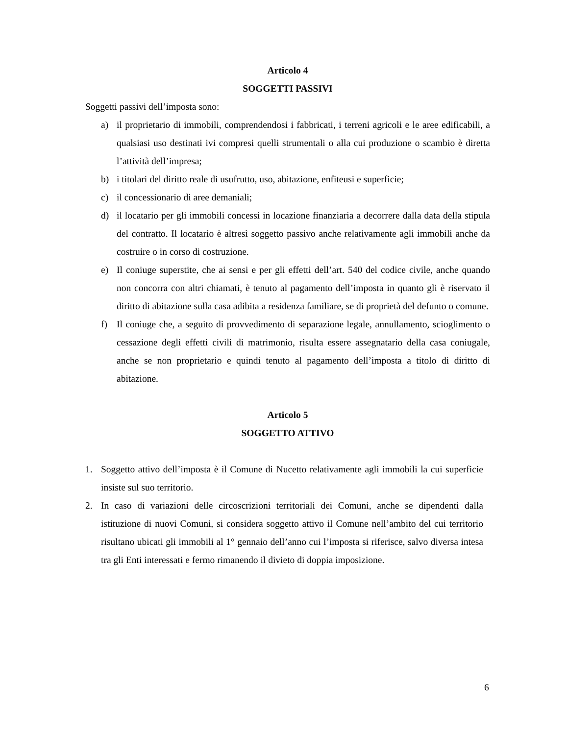Articolo 4
SOGGETTI PASSIVI
Soggetti passivi dell’imposta sono:
a) il proprietario di immobili, comprendendosi i fabbricati, i terreni agricoli e le aree edificabili, a qualsiasi uso destinati ivi compresi quelli strumentali o alla cui produzione o scambio è diretta l’attività dell’impresa;
b) i titolari del diritto reale di usufrutto, uso, abitazione, enfiteusi e superficie;
c) il concessionario di aree demaniali;
d) il locatario per gli immobili concessi in locazione finanziaria a decorrere dalla data della stipula del contratto. Il locatario è altresì soggetto passivo anche relativamente agli immobili anche da costruire o in corso di costruzione.
e) Il coniuge superstite, che ai sensi e per gli effetti dell’art. 540 del codice civile, anche quando non concorra con altri chiamati, è tenuto al pagamento dell’imposta in quanto gli è riservato il diritto di abitazione sulla casa adibita a residenza familiare, se di proprietà del defunto o comune.
f) Il coniuge che, a seguito di provvedimento di separazione legale, annullamento, scioglimento o cessazione degli effetti civili di matrimonio, risulta essere assegnatario della casa coniugale, anche se non proprietario e quindi tenuto al pagamento dell’imposta a titolo di diritto di abitazione.
Articolo 5
SOGGETTO ATTIVO
1. Soggetto attivo dell’imposta è il Comune di Nucetto relativamente agli immobili la cui superficie insiste sul suo territorio.
2. In caso di variazioni delle circoscrizioni territoriali dei Comuni, anche se dipendenti dalla istituzione di nuovi Comuni, si considera soggetto attivo il Comune nell’ambito del cui territorio risultano ubicati gli immobili al 1° gennaio dell’anno cui l’imposta si riferisce, salvo diversa intesa tra gli Enti interessati e fermo rimanendo il divieto di doppia imposizione.
6